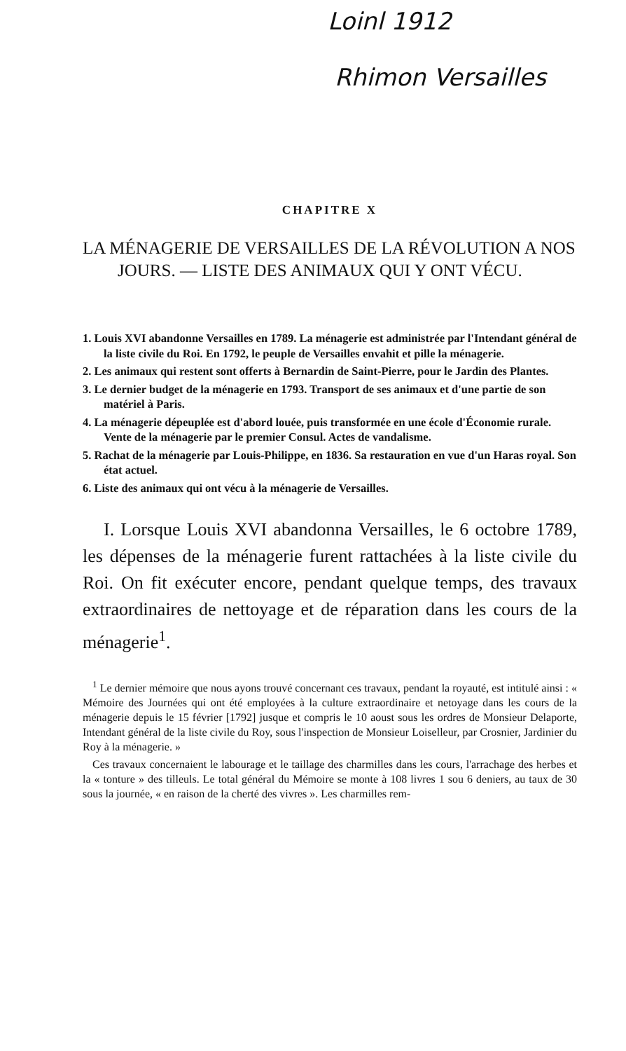Loinl 1912
Rhimon Versailles
CHAPITRE X
LA MÉNAGERIE DE VERSAILLES DE LA RÉVOLUTION A NOS JOURS. — LISTE DES ANIMAUX QUI Y ONT VÉCU.
1. Louis XVI abandonne Versailles en 1789. La ménagerie est administrée par l'Intendant général de la liste civile du Roi. En 1792, le peuple de Versailles envahit et pille la ménagerie.
2. Les animaux qui restent sont offerts à Bernardin de Saint-Pierre, pour le Jardin des Plantes.
3. Le dernier budget de la ménagerie en 1793. Transport de ses animaux et d'une partie de son matériel à Paris.
4. La ménagerie dépeuplée est d'abord louée, puis transformée en une école d'Économie rurale. Vente de la ménagerie par le premier Consul. Actes de vandalisme.
5. Rachat de la ménagerie par Louis-Philippe, en 1836. Sa restauration en vue d'un Haras royal. Son état actuel.
6. Liste des animaux qui ont vécu à la ménagerie de Versailles.
I. Lorsque Louis XVI abandonna Versailles, le 6 octobre 1789, les dépenses de la ménagerie furent rattachées à la liste civile du Roi. On fit exécuter encore, pendant quelque temps, des travaux extraordinaires de nettoyage et de réparation dans les cours de la ménagerie<sup>1</sup>.
<sup>1</sup> Le dernier mémoire que nous ayons trouvé concernant ces travaux, pendant la royauté, est intitulé ainsi : « Mémoire des Journées qui ont été employées à la culture extraordinaire et netoyage dans les cours de la ménagerie depuis le 15 février [1792] jusque et compris le 10 aoust sous les ordres de Monsieur Delaporte, Intendant général de la liste civile du Roy, sous l'inspection de Monsieur Loiselleur, par Crosnier, Jardinier du Roy à la ménagerie. »
Ces travaux concernaient le labourage et le taillage des charmilles dans les cours, l'arrachage des herbes et la « tonture » des tilleuls. Le total général du Mémoire se monte à 108 livres 1 sou 6 deniers, au taux de 30 sous la journée, « en raison de la cherté des vivres ». Les charmilles rem-